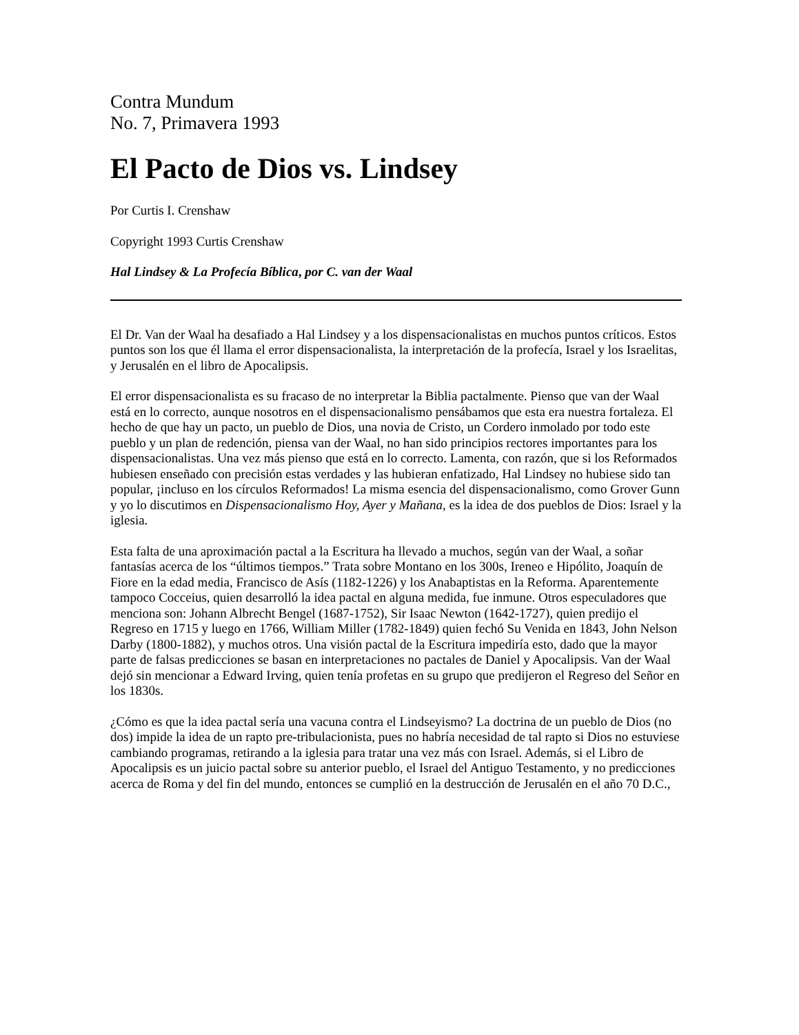Contra Mundum
No. 7, Primavera 1993
El Pacto de Dios vs. Lindsey
Por Curtis I. Crenshaw
Copyright 1993 Curtis Crenshaw
Hal Lindsey & La Profecía Bíblica, por C. van der Waal
El Dr. Van der Waal ha desafiado a Hal Lindsey y a los dispensacionalistas en muchos puntos críticos. Estos puntos son los que él llama el error dispensacionalista, la interpretación de la profecía, Israel y los Israelitas, y Jerusalén en el libro de Apocalipsis.
El error dispensacionalista es su fracaso de no interpretar la Biblia pactalmente. Pienso que van der Waal está en lo correcto, aunque nosotros en el dispensacionalismo pensábamos que esta era nuestra fortaleza. El hecho de que hay un pacto, un pueblo de Dios, una novia de Cristo, un Cordero inmolado por todo este pueblo y un plan de redención, piensa van der Waal, no han sido principios rectores importantes para los dispensacionalistas. Una vez más pienso que está en lo correcto. Lamenta, con razón, que si los Reformados hubiesen enseñado con precisión estas verdades y las hubieran enfatizado, Hal Lindsey no hubiese sido tan popular, ¡incluso en los círculos Reformados! La misma esencia del dispensacionalismo, como Grover Gunn y yo lo discutimos en Dispensacionalismo Hoy, Ayer y Mañana, es la idea de dos pueblos de Dios: Israel y la iglesia.
Esta falta de una aproximación pactal a la Escritura ha llevado a muchos, según van der Waal, a soñar fantasías acerca de los “últimos tiempos.” Trata sobre Montano en los 300s, Ireneo e Hipólito, Joaquín de Fiore en la edad media, Francisco de Asís (1182-1226) y los Anabaptistas en la Reforma. Aparentemente tampoco Cocceius, quien desarrolló la idea pactal en alguna medida, fue inmune. Otros especuladores que menciona son: Johann Albrecht Bengel (1687-1752), Sir Isaac Newton (1642-1727), quien predijo el Regreso en 1715 y luego en 1766, William Miller (1782-1849) quien fechó Su Venida en 1843, John Nelson Darby (1800-1882), y muchos otros. Una visión pactal de la Escritura impediría esto, dado que la mayor parte de falsas predicciones se basan en interpretaciones no pactales de Daniel y Apocalipsis. Van der Waal dejó sin mencionar a Edward Irving, quien tenía profetas en su grupo que predijeron el Regreso del Señor en los 1830s.
¿Cómo es que la idea pactal sería una vacuna contra el Lindseyismo? La doctrina de un pueblo de Dios (no dos) impide la idea de un rapto pre-tribulacionista, pues no habría necesidad de tal rapto si Dios no estuviese cambiando programas, retirando a la iglesia para tratar una vez más con Israel. Además, si el Libro de Apocalipsis es un juicio pactal sobre su anterior pueblo, el Israel del Antiguo Testamento, y no predicciones acerca de Roma y del fin del mundo, entonces se cumplió en la destrucción de Jerusalén en el año 70 D.C.,